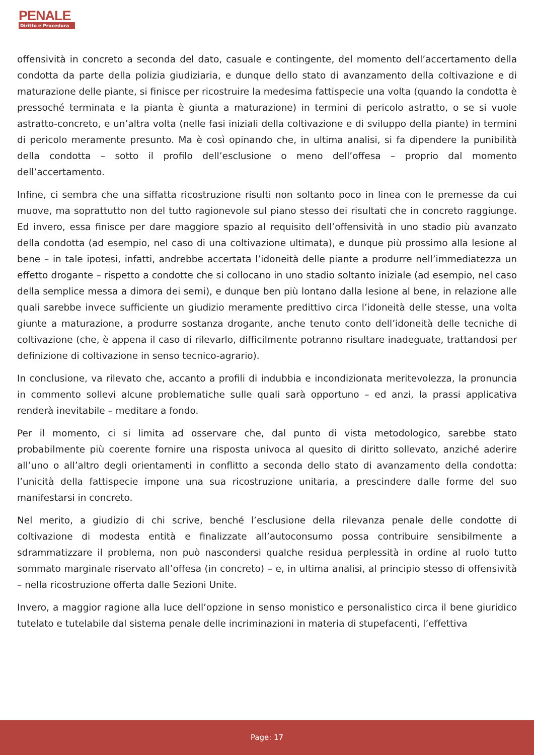PENALE
Diritto e Procedura
offensività in concreto a seconda del dato, casuale e contingente, del momento dell’accertamento della condotta da parte della polizia giudiziaria, e dunque dello stato di avanzamento della coltivazione e di maturazione delle piante, si finisce per ricostruire la medesima fattispecie una volta (quando la condotta è pressoché terminata e la pianta è giunta a maturazione) in termini di pericolo astratto, o se si vuole astratto-concreto, e un’altra volta (nelle fasi iniziali della coltivazione e di sviluppo della piante) in termini di pericolo meramente presunto. Ma è così opinando che, in ultima analisi, si fa dipendere la punibilità della condotta – sotto il profilo dell’esclusione o meno dell’offesa – proprio dal momento dell’accertamento.
Infine, ci sembra che una siffatta ricostruzione risulti non soltanto poco in linea con le premesse da cui muove, ma soprattutto non del tutto ragionevole sul piano stesso dei risultati che in concreto raggiunge. Ed invero, essa finisce per dare maggiore spazio al requisito dell’offensività in uno stadio più avanzato della condotta (ad esempio, nel caso di una coltivazione ultimata), e dunque più prossimo alla lesione al bene – in tale ipotesi, infatti, andrebbe accertata l’idoneità delle piante a produrre nell’immediatezza un effetto drogante – rispetto a condotte che si collocano in uno stadio soltanto iniziale (ad esempio, nel caso della semplice messa a dimora dei semi), e dunque ben più lontano dalla lesione al bene, in relazione alle quali sarebbe invece sufficiente un giudizio meramente predittivo circa l’idoneità delle stesse, una volta giunte a maturazione, a produrre sostanza drogante, anche tenuto conto dell’idoneità delle tecniche di coltivazione (che, è appena il caso di rilevarlo, difficilmente potranno risultare inadeguate, trattandosi per definizione di coltivazione in senso tecnico-agrario).
In conclusione, va rilevato che, accanto a profili di indubbia e incondizionata meritevolezza, la pronuncia in commento sollevi alcune problematiche sulle quali sarà opportuno – ed anzi, la prassi applicativa renderà inevitabile – meditare a fondo.
Per il momento, ci si limita ad osservare che, dal punto di vista metodologico, sarebbe stato probabilmente più coerente fornire una risposta univoca al quesito di diritto sollevato, anziché aderire all’uno o all’altro degli orientamenti in conflitto a seconda dello stato di avanzamento della condotta: l’unicità della fattispecie impone una sua ricostruzione unitaria, a prescindere dalle forme del suo manifestarsi in concreto.
Nel merito, a giudizio di chi scrive, benché l’esclusione della rilevanza penale delle condotte di coltivazione di modesta entità e finalizzate all’autoconsumo possa contribuire sensibilmente a sdrammatizzare il problema, non può nascondersi qualche residua perplessità in ordine al ruolo tutto sommato marginale riservato all’offesa (in concreto) – e, in ultima analisi, al principio stesso di offensività – nella ricostruzione offerta dalle Sezioni Unite.
Invero, a maggior ragione alla luce dell’opzione in senso monistico e personalistico circa il bene giuridico tutelato e tutelabile dal sistema penale delle incriminazioni in materia di stupefacenti, l’effettiva
Page: 17